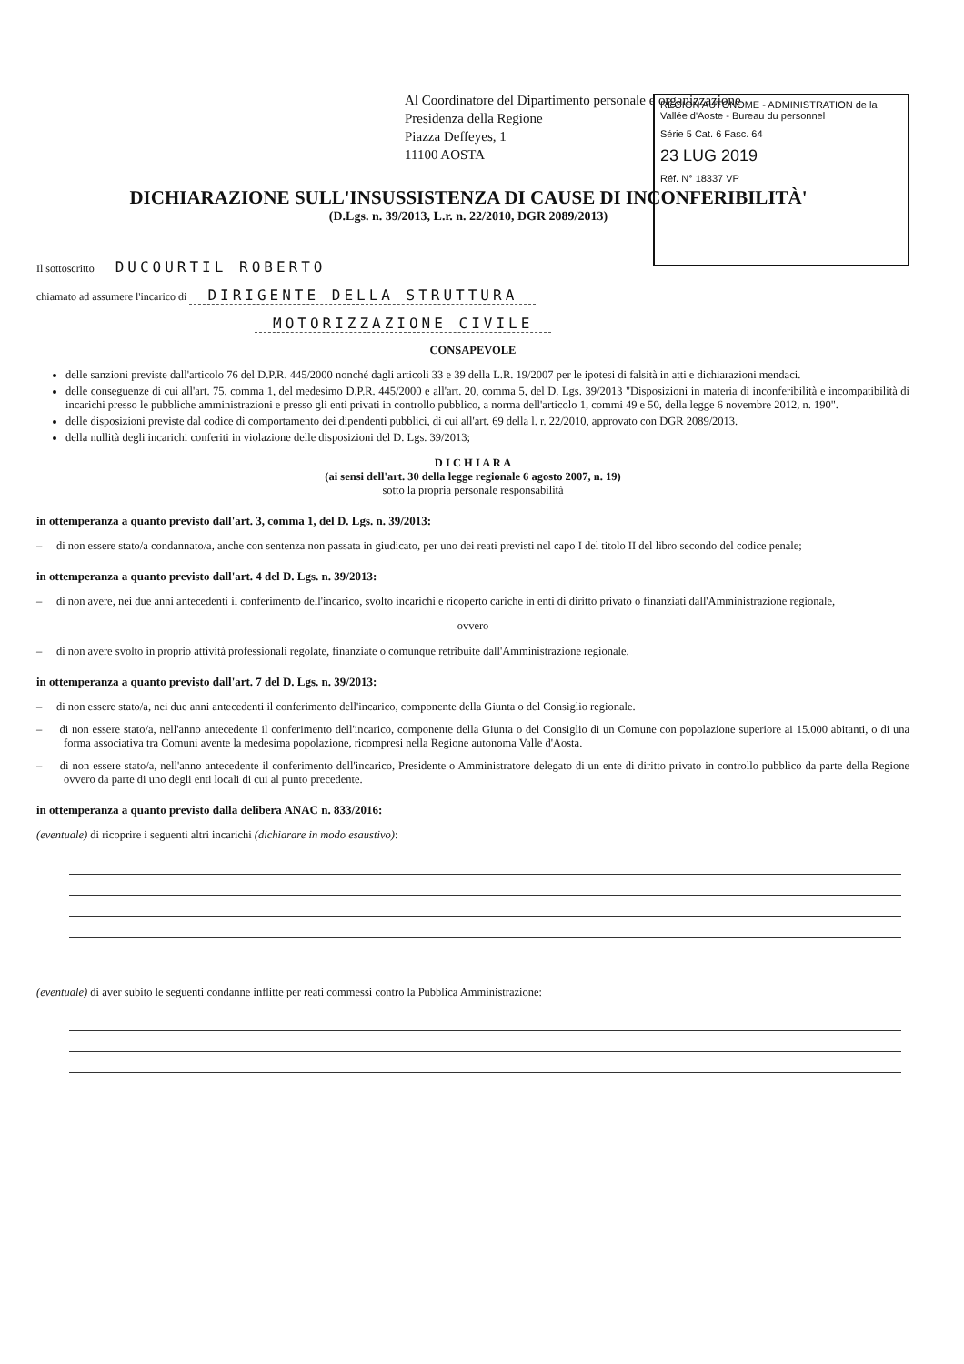Al Coordinatore del Dipartimento personale e organizzazione
Presidenza della Regione
Piazza Deffeyes, 1
11100 AOSTA
RÉGION AUTONOME - ADMINISTRATION de la Vallée d'Aoste - Bureau du personnel
Série 5 Cat. 6 Fasc. 64
23 LUG 2019
Réf. N° 18337 VP
DICHIARAZIONE SULL'INSUSSISTENZA DI CAUSE DI INCONFERIBILITÀ'
(D.Lgs. n. 39/2013, L.r. n. 22/2010, DGR 2089/2013)
Il sottoscritto DUCOURTIL ROBERTO
chiamato ad assumere l'incarico di DIRIGENTE DELLA STRUTTURA
MOTORIZZAZIONE CIVILE
CONSAPEVOLE
delle sanzioni previste dall'articolo 76 del D.P.R. 445/2000 nonché dagli articoli 33 e 39 della L.R. 19/2007 per le ipotesi di falsità in atti e dichiarazioni mendaci.
delle conseguenze di cui all'art. 75, comma 1, del medesimo D.P.R. 445/2000 e all'art. 20, comma 5, del D. Lgs. 39/2013 "Disposizioni in materia di inconferibilità e incompatibilità di incarichi presso le pubbliche amministrazioni e presso gli enti privati in controllo pubblico, a norma dell'articolo 1, commi 49 e 50, della legge 6 novembre 2012, n. 190".
delle disposizioni previste dal codice di comportamento dei dipendenti pubblici, di cui all'art. 69 della l. r. 22/2010, approvato con DGR 2089/2013.
della nullità degli incarichi conferiti in violazione delle disposizioni del D. Lgs. 39/2013;
D I C H I A R A
(ai sensi dell'art. 30 della legge regionale 6 agosto 2007, n. 19)
sotto la propria personale responsabilità
in ottemperanza a quanto previsto dall'art. 3, comma 1, del D. Lgs. n. 39/2013:
– di non essere stato/a condannato/a, anche con sentenza non passata in giudicato, per uno dei reati previsti nel capo I del titolo II del libro secondo del codice penale;
in ottemperanza a quanto previsto dall'art. 4 del D. Lgs. n. 39/2013:
– di non avere, nei due anni antecedenti il conferimento dell'incarico, svolto incarichi e ricoperto cariche in enti di diritto privato o finanziati dall'Amministrazione regionale,
ovvero
– di non avere svolto in proprio attività professionali regolate, finanziate o comunque retribuite dall'Amministrazione regionale.
in ottemperanza a quanto previsto dall'art. 7 del D. Lgs. n. 39/2013:
– di non essere stato/a, nei due anni antecedenti il conferimento dell'incarico, componente della Giunta o del Consiglio regionale.
– di non essere stato/a, nell'anno antecedente il conferimento dell'incarico, componente della Giunta o del Consiglio di un Comune con popolazione superiore ai 15.000 abitanti, o di una forma associativa tra Comuni avente la medesima popolazione, ricompresi nella Regione autonoma Valle d'Aosta.
– di non essere stato/a, nell'anno antecedente il conferimento dell'incarico, Presidente o Amministratore delegato di un ente di diritto privato in controllo pubblico da parte della Regione ovvero da parte di uno degli enti locali di cui al punto precedente.
in ottemperanza a quanto previsto dalla delibera ANAC n. 833/2016:
(eventuale) di ricoprire i seguenti altri incarichi (dichiarare in modo esaustivo):
(eventuale) di aver subito le seguenti condanne inflitte per reati commessi contro la Pubblica Amministrazione: